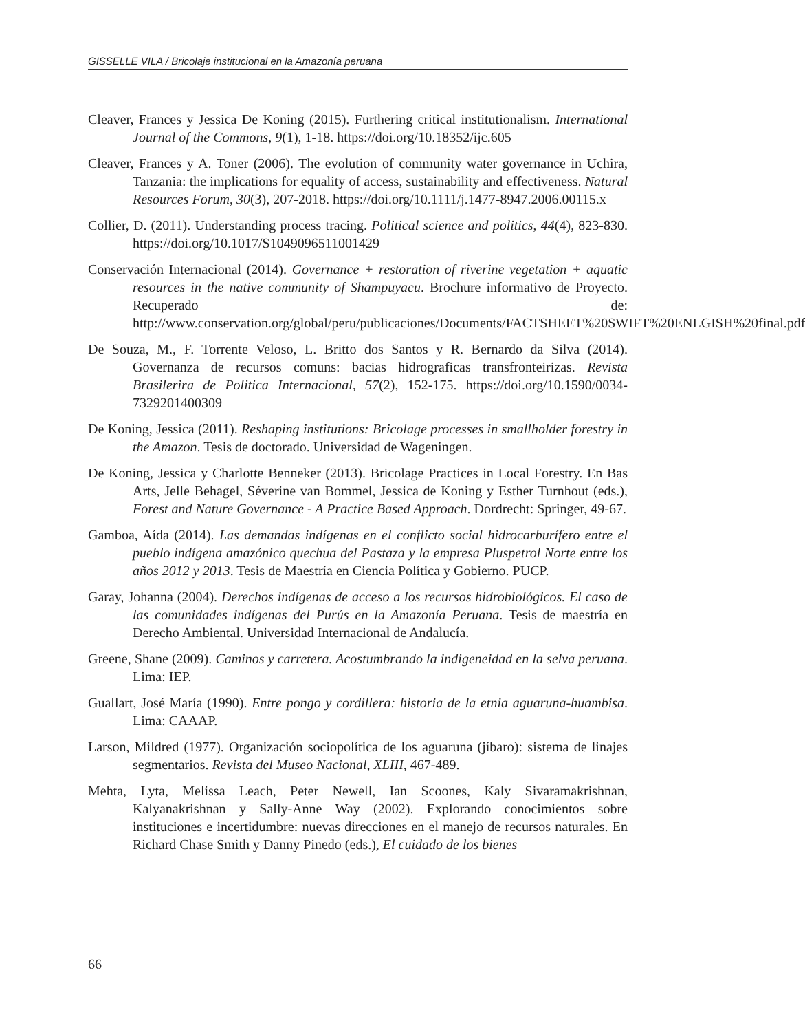GISSELLE VILA / Bricolaje institucional en la Amazonía peruana
Cleaver, Frances y Jessica De Koning (2015). Furthering critical institutionalism. International Journal of the Commons, 9(1), 1-18. https://doi.org/10.18352/ijc.605
Cleaver, Frances y A. Toner (2006). The evolution of community water governance in Uchira, Tanzania: the implications for equality of access, sustainability and effectiveness. Natural Resources Forum, 30(3), 207-2018. https://doi.org/10.1111/j.1477-8947.2006.00115.x
Collier, D. (2011). Understanding process tracing. Political science and politics, 44(4), 823-830. https://doi.org/10.1017/S1049096511001429
Conservación Internacional (2014). Governance + restoration of riverine vegetation + aquatic resources in the native community of Shampuyacu. Brochure informativo de Proyecto. Recuperado de: http://www.conservation.org/global/peru/publicaciones/Documents/FACTSHEET%20SWIFT%20ENLGISH%20final.pdf
De Souza, M., F. Torrente Veloso, L. Britto dos Santos y R. Bernardo da Silva (2014). Governanza de recursos comuns: bacias hidrograficas transfronteirizas. Revista Brasilerira de Politica Internacional, 57(2), 152-175. https://doi.org/10.1590/0034-7329201400309
De Koning, Jessica (2011). Reshaping institutions: Bricolage processes in smallholder forestry in the Amazon. Tesis de doctorado. Universidad de Wageningen.
De Koning, Jessica y Charlotte Benneker (2013). Bricolage Practices in Local Forestry. En Bas Arts, Jelle Behagel, Séverine van Bommel, Jessica de Koning y Esther Turnhout (eds.), Forest and Nature Governance - A Practice Based Approach. Dordrecht: Springer, 49-67.
Gamboa, Aída (2014). Las demandas indígenas en el conflicto social hidrocarburífero entre el pueblo indígena amazónico quechua del Pastaza y la empresa Pluspetrol Norte entre los años 2012 y 2013. Tesis de Maestría en Ciencia Política y Gobierno. PUCP.
Garay, Johanna (2004). Derechos indígenas de acceso a los recursos hidrobiológicos. El caso de las comunidades indígenas del Purús en la Amazonía Peruana. Tesis de maestría en Derecho Ambiental. Universidad Internacional de Andalucía.
Greene, Shane (2009). Caminos y carretera. Acostumbrando la indigeneidad en la selva peruana. Lima: IEP.
Guallart, José María (1990). Entre pongo y cordillera: historia de la etnia aguaruna-huambisa. Lima: CAAAP.
Larson, Mildred (1977). Organización sociopolítica de los aguaruna (jíbaro): sistema de linajes segmentarios. Revista del Museo Nacional, XLIII, 467-489.
Mehta, Lyta, Melissa Leach, Peter Newell, Ian Scoones, Kaly Sivaramakrishnan, Kalyanakrishnan y Sally-Anne Way (2002). Explorando conocimientos sobre instituciones e incertidumbre: nuevas direcciones en el manejo de recursos naturales. En Richard Chase Smith y Danny Pinedo (eds.), El cuidado de los bienes
66